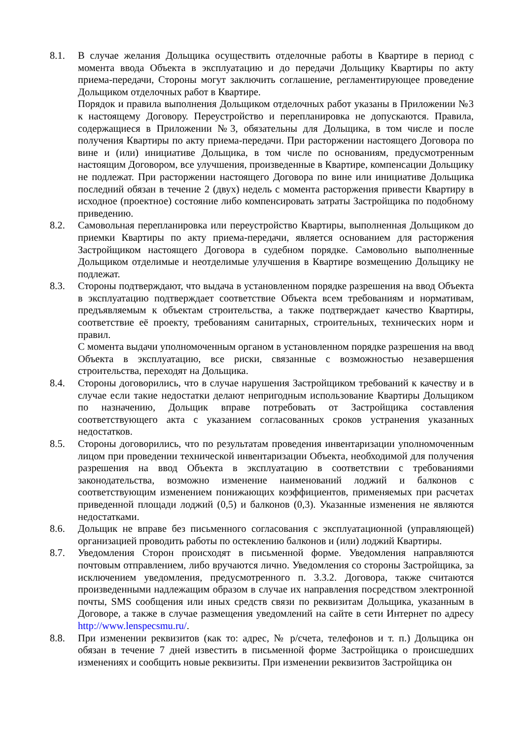8.1. В случае желания Дольщика осуществить отделочные работы в Квартире в период с момента ввода Объекта в эксплуатацию и до передачи Дольщику Квартиры по акту приема-передачи, Стороны могут заключить соглашение, регламентирующее проведение Дольщиком отделочных работ в Квартире.
Порядок и правила выполнения Дольщиком отделочных работ указаны в Приложении №3 к настоящему Договору. Переустройство и перепланировка не допускаются. Правила, содержащиеся в Приложении №3, обязательны для Дольщика, в том числе и после получения Квартиры по акту приема-передачи. При расторжении настоящего Договора по вине и (или) инициативе Дольщика, в том числе по основаниям, предусмотренным настоящим Договором, все улучшения, произведенные в Квартире, компенсации Дольщику не подлежат. При расторжении настоящего Договора по вине или инициативе Дольщика последний обязан в течение 2 (двух) недель с момента расторжения привести Квартиру в исходное (проектное) состояние либо компенсировать затраты Застройщика по подобному приведению.
8.2. Самовольная перепланировка или переустройство Квартиры, выполненная Дольщиком до приемки Квартиры по акту приема-передачи, является основанием для расторжения Застройщиком настоящего Договора в судебном порядке. Самовольно выполненные Дольщиком отделимые и неотделимые улучшения в Квартире возмещению Дольщику не подлежат.
8.3. Стороны подтверждают, что выдача в установленном порядке разрешения на ввод Объекта в эксплуатацию подтверждает соответствие Объекта всем требованиям и нормативам, предъявляемым к объектам строительства, а также подтверждает качество Квартиры, соответствие её проекту, требованиям санитарных, строительных, технических норм и правил.
С момента выдачи уполномоченным органом в установленном порядке разрешения на ввод Объекта в эксплуатацию, все риски, связанные с возможностью незавершения строительства, переходят на Дольщика.
8.4. Стороны договорились, что в случае нарушения Застройщиком требований к качеству и в случае если такие недостатки делают непригодным использование Квартиры Дольщиком по назначению, Дольщик вправе потребовать от Застройщика составления соответствующего акта с указанием согласованных сроков устранения указанных недостатков.
8.5. Стороны договорились, что по результатам проведения инвентаризации уполномоченным лицом при проведении технической инвентаризации Объекта, необходимой для получения разрешения на ввод Объекта в эксплуатацию в соответствии с требованиями законодательства, возможно изменение наименований лоджий и балконов с соответствующим изменением понижающих коэффициентов, применяемых при расчетах приведенной площади лоджий (0,5) и балконов (0,3). Указанные изменения не являются недостатками.
8.6. Дольщик не вправе без письменного согласования с эксплуатационной (управляющей) организацией проводить работы по остеклению балконов и (или) лоджий Квартиры.
8.7. Уведомления Сторон происходят в письменной форме. Уведомления направляются почтовым отправлением, либо вручаются лично. Уведомления со стороны Застройщика, за исключением уведомления, предусмотренного п. 3.3.2. Договора, также считаются произведенными надлежащим образом в случае их направления посредством электронной почты, SMS сообщения или иных средств связи по реквизитам Дольщика, указанным в Договоре, а также в случае размещения уведомлений на сайте в сети Интернет по адресу http://www.lenspecsmu.ru/.
8.8. При изменении реквизитов (как то: адрес, № р/счета, телефонов и т. п.) Дольщика он обязан в течение 7 дней известить в письменной форме Застройщика о происшедших изменениях и сообщить новые реквизиты. При изменении реквизитов Застройщика он